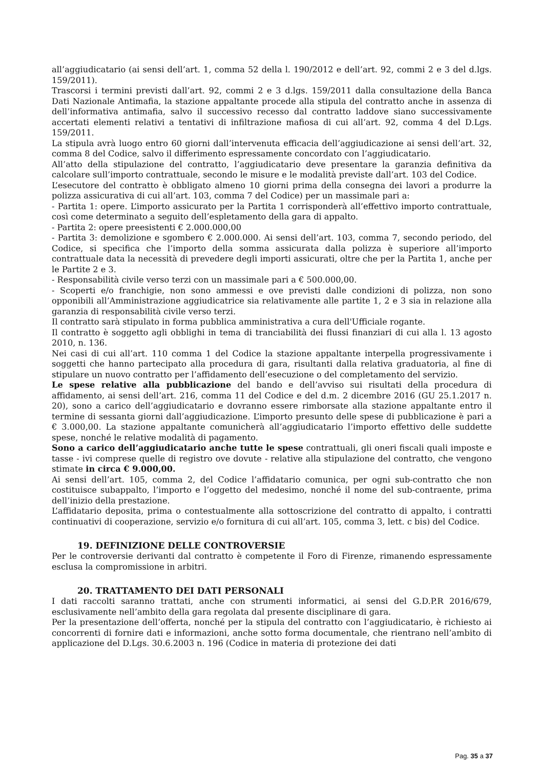all’aggiudicatario (ai sensi dell’art. 1, comma 52 della l. 190/2012 e dell’art. 92, commi 2 e 3 del d.lgs. 159/2011).
Trascorsi i termini previsti dall’art. 92, commi 2 e 3 d.lgs. 159/2011 dalla consultazione della Banca Dati Nazionale Antimafia, la stazione appaltante procede alla stipula del contratto anche in assenza di dell’informativa antimafia, salvo il successivo recesso dal contratto laddove siano successivamente accertati elementi relativi a tentativi di infiltrazione mafiosa di cui all’art. 92, comma 4 del D.Lgs. 159/2011.
La stipula avrà luogo entro 60 giorni dall’intervenuta efficacia dell’aggiudicazione ai sensi dell’art. 32, comma 8 del Codice, salvo il differimento espressamente concordato con l’aggiudicatario.
All’atto della stipulazione del contratto, l’aggiudicatario deve presentare la garanzia definitiva da calcolare sull’importo contrattuale, secondo le misure e le modalità previste dall’art. 103 del Codice.
L’esecutore del contratto è obbligato almeno 10 giorni prima della consegna dei lavori a produrre la polizza assicurativa di cui all’art. 103, comma 7 del Codice) per un massimale pari a:
- Partita 1: opere. L’importo assicurato per la Partita 1 corrisponderà all’effettivo importo contrattuale, così come determinato a seguito dell’espletamento della gara di appalto.
- Partita 2: opere preesistenti € 2.000.000,00
- Partita 3: demolizione e sgombero € 2.000.000. Ai sensi dell’art. 103, comma 7, secondo periodo, del Codice, si specifica che l’importo della somma assicurata dalla polizza è superiore all’importo contrattuale data la necessità di prevedere degli importi assicurati, oltre che per la Partita 1, anche per le Partite 2 e 3.
- Responsabilità civile verso terzi con un massimale pari a € 500.000,00.
- Scoperti e/o franchigie, non sono ammessi e ove previsti dalle condizioni di polizza, non sono opponibili all’Amministrazione aggiudicatrice sia relativamente alle partite 1, 2 e 3 sia in relazione alla garanzia di responsabilità civile verso terzi.
Il contratto sarà stipulato in forma pubblica amministrativa a cura dell'Ufficiale rogante.
Il contratto è soggetto agli obblighi in tema di tranciabilità dei flussi finanziari di cui alla l. 13 agosto 2010, n. 136.
Nei casi di cui all’art. 110 comma 1 del Codice la stazione appaltante interpella progressivamente i soggetti che hanno partecipato alla procedura di gara, risultanti dalla relativa graduatoria, al fine di stipulare un nuovo contratto per l’affidamento dell’esecuzione o del completamento del servizio.
Le spese relative alla pubblicazione del bando e dell’avviso sui risultati della procedura di affidamento, ai sensi dell’art. 216, comma 11 del Codice e del d.m. 2 dicembre 2016 (GU 25.1.2017 n. 20), sono a carico dell’aggiudicatario e dovranno essere rimborsate alla stazione appaltante entro il termine di sessanta giorni dall’aggiudicazione. L’importo presunto delle spese di pubblicazione è pari a € 3.000,00. La stazione appaltante comunicherà all’aggiudicatario l’importo effettivo delle suddette spese, nonché le relative modalità di pagamento.
Sono a carico dell’aggiudicatario anche tutte le spese contrattuali, gli oneri fiscali quali imposte e tasse - ivi comprese quelle di registro ove dovute - relative alla stipulazione del contratto, che vengono stimate in circa € 9.000,00.
Ai sensi dell’art. 105, comma 2, del Codice l’affidatario comunica, per ogni sub-contratto che non costituisce subappalto, l’importo e l’oggetto del medesimo, nonché il nome del sub-contraente, prima dell’inizio della prestazione.
L’affidatario deposita, prima o contestualmente alla sottoscrizione del contratto di appalto, i contratti continuativi di cooperazione, servizio e/o fornitura di cui all’art. 105, comma 3, lett. c bis) del Codice.
19. DEFINIZIONE DELLE CONTROVERSIE
Per le controversie derivanti dal contratto è competente il Foro di Firenze, rimanendo espressamente esclusa la compromissione in arbitri.
20. TRATTAMENTO DEI DATI PERSONALI
I dati raccolti saranno trattati, anche con strumenti informatici, ai sensi del G.D.P.R 2016/679, esclusivamente nell’ambito della gara regolata dal presente disciplinare di gara.
Per la presentazione dell’offerta, nonché per la stipula del contratto con l’aggiudicatario, è richiesto ai concorrenti di fornire dati e informazioni, anche sotto forma documentale, che rientrano nell’ambito di applicazione del D.Lgs. 30.6.2003 n. 196 (Codice in materia di protezione dei dati
Pag. 35 a 37